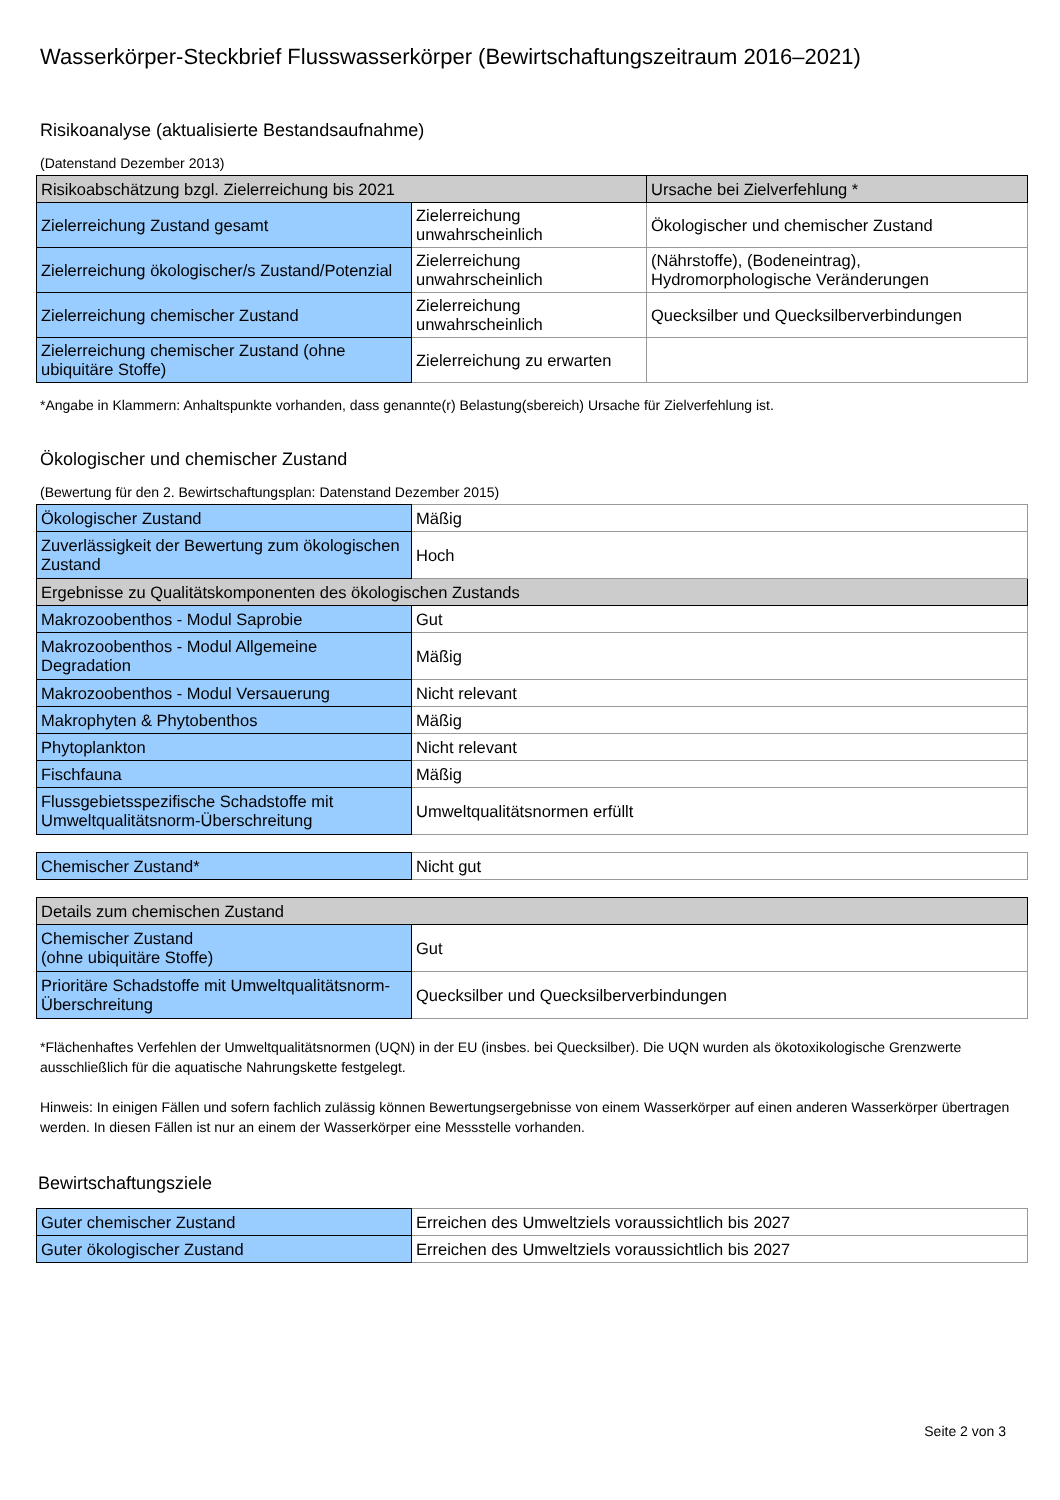Wasserkörper-Steckbrief Flusswasserkörper (Bewirtschaftungszeitraum 2016–2021)
Risikoanalyse (aktualisierte Bestandsaufnahme)
(Datenstand Dezember 2013)
| Risikoabschätzung bzgl. Zielerreichung bis 2021 | | Ursache bei Zielverfehlung * |
| Zielerreichung Zustand gesamt | Zielerreichung unwahrscheinlich | Ökologischer und chemischer Zustand |
| Zielerreichung ökologischer/s Zustand/Potenzial | Zielerreichung unwahrscheinlich | (Nährstoffe), (Bodeneintrag), Hydromorphologische Veränderungen |
| Zielerreichung chemischer Zustand | Zielerreichung unwahrscheinlich | Quecksilber und Quecksilberverbindungen |
| Zielerreichung chemischer Zustand (ohne ubiquitäre Stoffe) | Zielerreichung zu erwarten | |
*Angabe in Klammern: Anhaltspunkte vorhanden, dass genannte(r) Belastung(sbereich) Ursache für Zielverfehlung ist.
Ökologischer und chemischer Zustand
(Bewertung für den 2. Bewirtschaftungsplan: Datenstand Dezember 2015)
| Ökologischer Zustand | Mäßig |
| Zuverlässigkeit der Bewertung zum ökologischen Zustand | Hoch |
| Ergebnisse zu Qualitätskomponenten des ökologischen Zustands | |
| Makrozoobenthos - Modul Saprobie | Gut |
| Makrozoobenthos - Modul Allgemeine Degradation | Mäßig |
| Makrozoobenthos - Modul Versauerung | Nicht relevant |
| Makrophyten & Phytobenthos | Mäßig |
| Phytoplankton | Nicht relevant |
| Fischfauna | Mäßig |
| Flussgebietsspezifische Schadstoffe mit Umweltqualitätsnorm-Überschreitung | Umweltqualitätsnormen erfüllt |
| Chemischer Zustand* | Nicht gut |
| Details zum chemischen Zustand | |
| Chemischer Zustand (ohne ubiquitäre Stoffe) | Gut |
| Prioritäre Schadstoffe mit Umweltqualitätsnorm-Überschreitung | Quecksilber und Quecksilberverbindungen |
*Flächenhaftes Verfehlen der Umweltqualitätsnormen (UQN) in der EU (insbes. bei Quecksilber). Die UQN wurden als ökotoxikologische Grenzwerte ausschließlich für die aquatische Nahrungskette festgelegt.
Hinweis: In einigen Fällen und sofern fachlich zulässig können Bewertungsergebnisse von einem Wasserkörper auf einen anderen Wasserkörper übertragen werden. In diesen Fällen ist nur an einem der Wasserkörper eine Messstelle vorhanden.
Bewirtschaftungsziele
| Guter chemischer Zustand | Erreichen des Umweltziels voraussichtlich bis 2027 |
| Guter ökologischer Zustand | Erreichen des Umweltziels voraussichtlich bis 2027 |
Seite 2 von 3